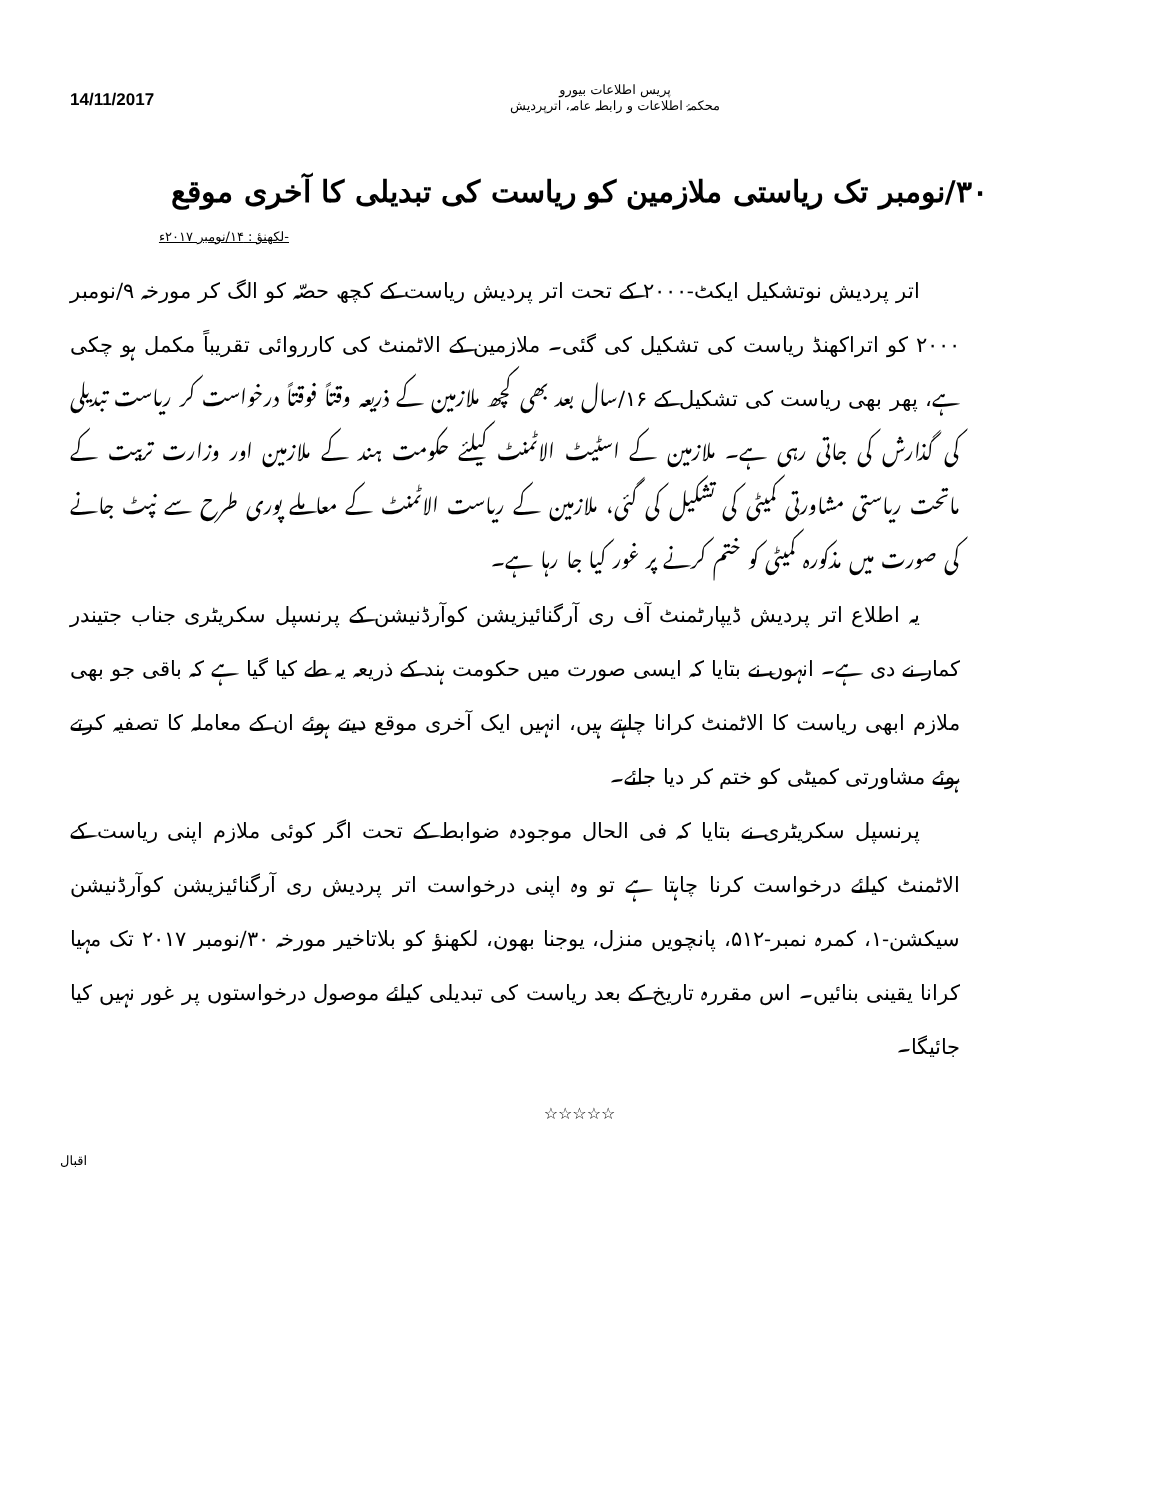14/11/2017
پریس اطلاعات بیورو
محکمۂ اطلاعات و رابطہ عامہ، اترپردیش
۳۰/نومبر تک ریاستی ملازمین کو ریاست کی تبدیلی کا آخری موقع
-لکھنؤ : ۱۴/نومبر ۲۰۱۷ء
اتر پردیش نوتشکیل ایکٹ-۲۰۰۰ کے تحت اتر پردیش ریاست کے کچھ حصّہ کو الگ کر مورخہ ۹/نومبر ۲۰۰۰ کو اتراکھنڈ ریاست کی تشکیل کی گئی۔ ملازمین کے الاٹمنٹ کی کارروائی تقریباً مکمل ہو چکی ہے، پھر بھی ریاست کی تشکیل کے ۱۶/سال بعد بھی کچھ ملازمین کے ذریعہ وقتاً فوقتاً درخواست کر ریاست تبدیلی کی گذارش کی جاتی رہی ہے۔ ملازمین کے اسٹیٹ الاٹمنٹ کیلئے حکومت ہند کے ملازمین اور وزارت تربیت کے ماتحت ریاستی مشاورتی کمیٹی کی تشکیل کی گئی، ملازمین کے ریاست الاٹمنٹ کے معاملے پوری طرح سے نپٹ جانے کی صورت میں مذکورہ کمیٹی کو ختم کرنے پر غور کیا جا رہا ہے۔
یہ اطلاع اتر پردیش ڈیپارٹمنٹ آف ری آرگنائیزیشن کوآرڈنیشن کے پرنسپل سکریٹری جناب جتیندر کمار نے دی ہے۔ انہوں نے بتایا کہ ایسی صورت میں حکومت ہند کے ذریعہ یہ طے کیا گیا ہے کہ باقی جو بھی ملازم ابھی ریاست کا الاٹمنٹ کرانا چاہتے ہیں، انہیں ایک آخری موقع دیتے ہوئے ان کے معاملہ کا تصفیہ کرتے ہوئے مشاورتی کمیٹی کو ختم کر دیا جائے۔
پرنسپل سکریٹری نے بتایا کہ فی الحال موجودہ ضوابط کے تحت اگر کوئی ملازم اپنی ریاست کے الاٹمنٹ کیلئے درخواست کرنا چاہتا ہے تو وہ اپنی درخواست اتر پردیش ری آرگنائیزیشن کوآرڈنیشن سیکشن-۱، کمرہ نمبر-۵۱۲، پانچویں منزل، یوجنا بھون، لکھنؤ کو بلاتاخیر مورخہ ۳۰/نومبر ۲۰۱۷ تک مہیا کرانا یقینی بنائیں۔ اس مقررہ تاریخ کے بعد ریاست کی تبدیلی کیلئے موصول درخواستوں پر غور نہیں کیا جائیگا۔
☆☆☆☆☆
اقبال